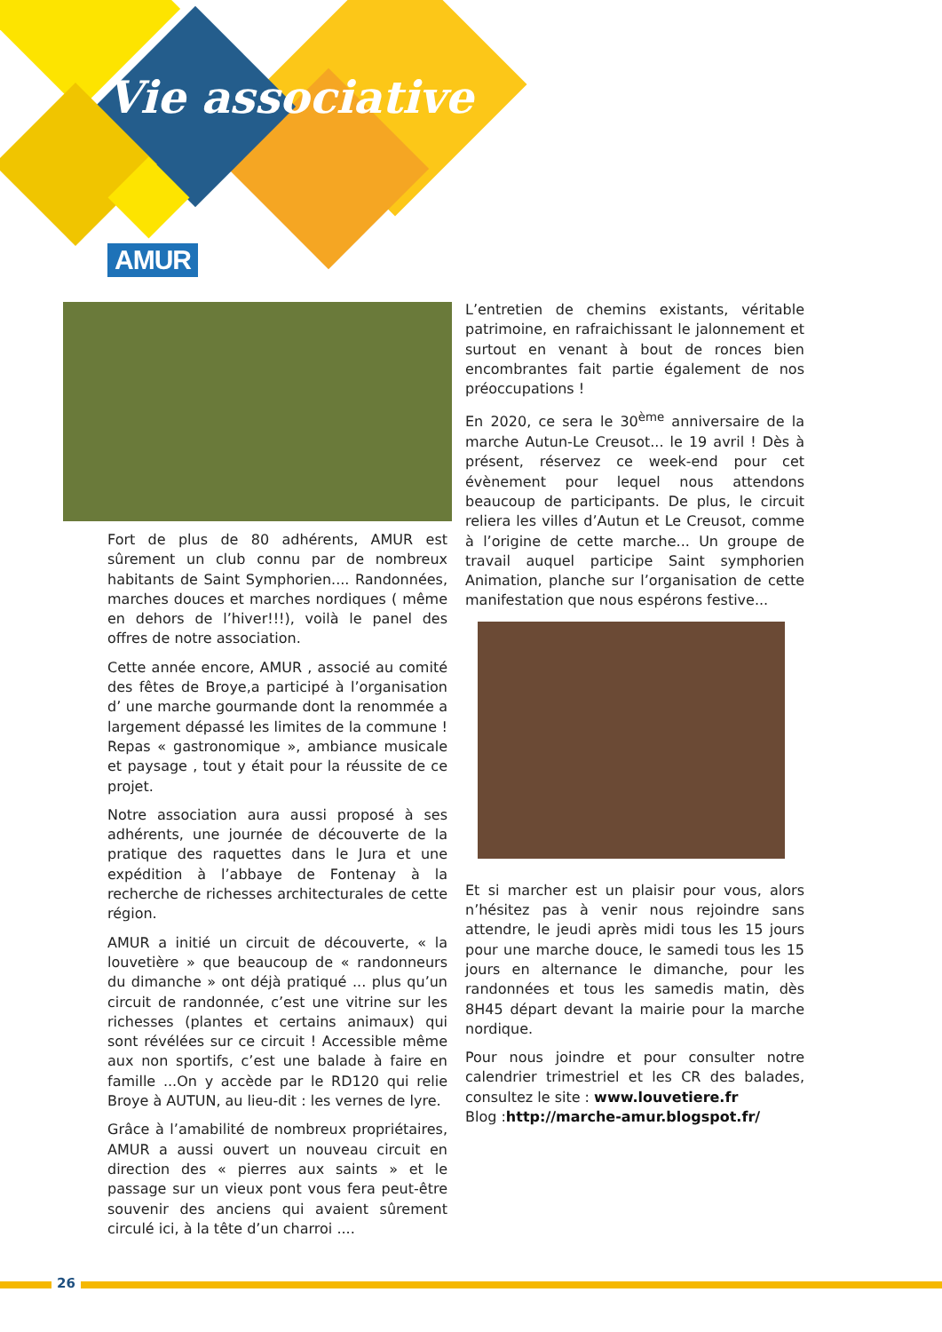Vie associative
AMUR
Fort de plus de 80 adhérents, AMUR est sûrement un club connu par de nombreux habitants de Saint Symphorien.... Randonnées, marches douces et marches nordiques ( même en dehors de l’hiver!!!), voilà le panel des offres de notre association.
Cette année encore, AMUR , associé au comité des fêtes de Broye,a participé à l’organisation d’ une marche gourmande dont la renommée a largement dépassé les limites de la commune ! Repas « gastronomique », ambiance musicale et paysage , tout y était pour la réussite de ce projet.
Notre association aura aussi proposé à ses adhérents, une journée de découverte de la pratique des raquettes dans le Jura et une expédition à l’abbaye de Fontenay à la recherche de richesses architecturales de cette région.
AMUR a initié un circuit de découverte, « la louvetière » que beaucoup de « randonneurs du dimanche » ont déjà pratiqué ... plus qu’un circuit de randonnée, c’est une vitrine sur les richesses (plantes et certains animaux) qui sont révélées sur ce circuit ! Accessible même aux non sportifs, c’est une balade à faire en famille ...On y accède par le RD120 qui relie Broye à AUTUN, au lieu-dit : les vernes de lyre.
Grâce à l’amabilité de nombreux propriétaires, AMUR a aussi ouvert un nouveau circuit en direction des « pierres aux saints » et le passage sur un vieux pont vous fera peut-être souvenir des anciens qui avaient sûrement circulé ici, à la tête d’un charroi ....
L’entretien de chemins existants, véritable patrimoine, en rafraichissant le jalonnement et surtout en venant à bout de ronces bien encombrantes fait partie également de nos préoccupations !
En 2020, ce sera le 30<sup>ème</sup> anniversaire de la marche Autun-Le Creusot... le 19 avril ! Dès à présent, réservez ce week-end pour cet évènement pour lequel nous attendons beaucoup de participants. De plus, le circuit reliera les villes d’Autun et Le Creusot, comme à l’origine de cette marche... Un groupe de travail auquel participe Saint symphorien Animation, planche sur l’organisation de cette manifestation que nous espérons festive...
Et si marcher est un plaisir pour vous, alors n’hésitez pas à venir nous rejoindre sans attendre, le jeudi après midi tous les 15 jours pour une marche douce, le samedi tous les 15 jours en alternance le dimanche, pour les randonnées et tous les samedis matin, dès 8H45 départ devant la mairie pour la marche nordique.
Pour nous joindre et pour consulter notre calendrier trimestriel et les CR des balades, consultez le site : www.louvetiere.fr
Blog :http://marche-amur.blogspot.fr/
26